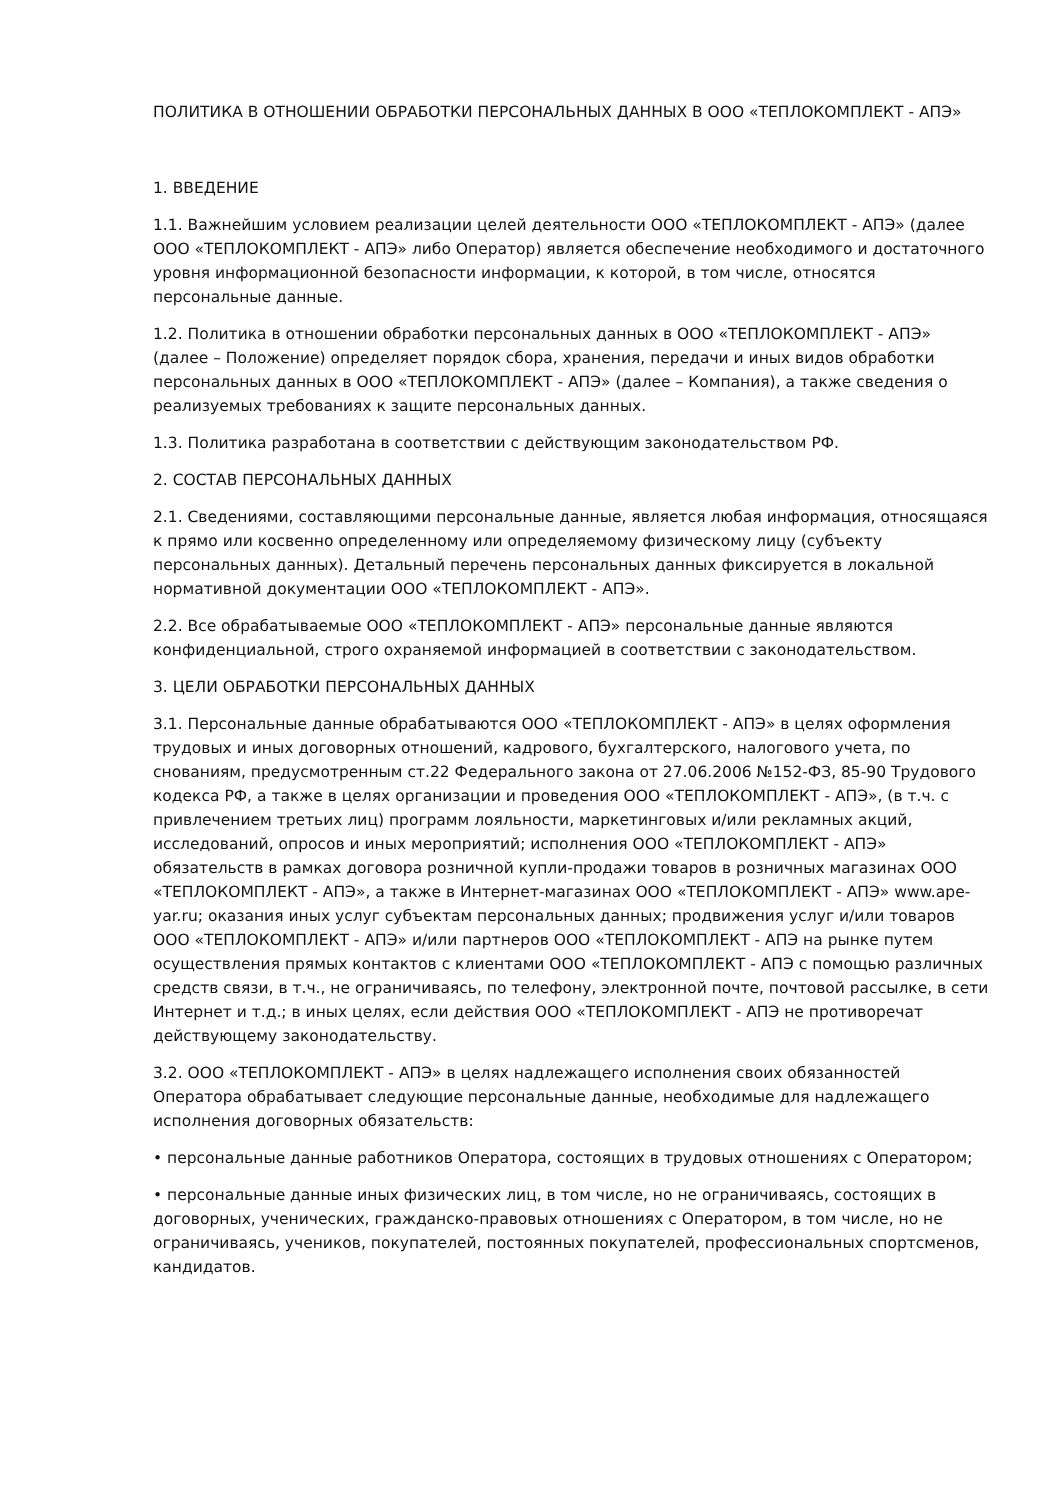ПОЛИТИКА В ОТНОШЕНИИ ОБРАБОТКИ ПЕРСОНАЛЬНЫХ ДАННЫХ В ООО «ТЕПЛОКОМПЛЕКТ - АПЭ»
1. ВВЕДЕНИЕ
1.1. Важнейшим условием реализации целей деятельности ООО «ТЕПЛОКОМПЛЕКТ - АПЭ» (далее ООО «ТЕПЛОКОМПЛЕКТ - АПЭ» либо Оператор) является обеспечение необходимого и достаточного уровня информационной безопасности информации, к которой, в том числе, относятся персональные данные.
1.2. Политика в отношении обработки персональных данных в ООО «ТЕПЛОКОМПЛЕКТ - АПЭ» (далее – Положение) определяет порядок сбора, хранения, передачи и иных видов обработки персональных данных в ООО «ТЕПЛОКОМПЛЕКТ - АПЭ» (далее – Компания), а также сведения о реализуемых требованиях к защите персональных данных.
1.3. Политика разработана в соответствии с действующим законодательством РФ.
2. СОСТАВ ПЕРСОНАЛЬНЫХ ДАННЫХ
2.1. Сведениями, составляющими персональные данные, является любая информация, относящаяся к прямо или косвенно определенному или определяемому физическому лицу (субъекту персональных данных). Детальный перечень персональных данных фиксируется в локальной нормативной документации ООО «ТЕПЛОКОМПЛЕКТ - АПЭ».
2.2. Все обрабатываемые ООО «ТЕПЛОКОМПЛЕКТ - АПЭ» персональные данные являются конфиденциальной, строго охраняемой информацией в соответствии с законодательством.
3. ЦЕЛИ ОБРАБОТКИ ПЕРСОНАЛЬНЫХ ДАННЫХ
3.1. Персональные данные обрабатываются ООО «ТЕПЛОКОМПЛЕКТ - АПЭ» в целях оформления трудовых и иных договорных отношений, кадрового, бухгалтерского, налогового учета, по снованиям, предусмотренным ст.22 Федерального закона от 27.06.2006 №152-ФЗ, 85-90 Трудового кодекса РФ, а также в целях организации и проведения ООО «ТЕПЛОКОМПЛЕКТ - АПЭ», (в т.ч. с привлечением третьих лиц) программ лояльности, маркетинговых и/или рекламных акций, исследований, опросов и иных мероприятий; исполнения ООО «ТЕПЛОКОМПЛЕКТ - АПЭ» обязательств в рамках договора розничной купли-продажи товаров в розничных магазинах ООО «ТЕПЛОКОМПЛЕКТ - АПЭ», а также в Интернет-магазинах ООО «ТЕПЛОКОМПЛЕКТ - АПЭ» www.ape-yar.ru; оказания иных услуг субъектам персональных данных; продвижения услуг и/или товаров ООО «ТЕПЛОКОМПЛЕКТ - АПЭ» и/или партнеров ООО «ТЕПЛОКОМПЛЕКТ - АПЭ на рынке путем осуществления прямых контактов с клиентами ООО «ТЕПЛОКОМПЛЕКТ - АПЭ с помощью различных средств связи, в т.ч., не ограничиваясь, по телефону, электронной почте, почтовой рассылке, в сети Интернет и т.д.; в иных целях, если действия ООО «ТЕПЛОКОМПЛЕКТ - АПЭ не противоречат действующему законодательству.
3.2. ООО «ТЕПЛОКОМПЛЕКТ - АПЭ» в целях надлежащего исполнения своих обязанностей Оператора обрабатывает следующие персональные данные, необходимые для надлежащего исполнения договорных обязательств:
• персональные данные работников Оператора, состоящих в трудовых отношениях с Оператором;
• персональные данные иных физических лиц, в том числе, но не ограничиваясь, состоящих в договорных, ученических, гражданско-правовых отношениях с Оператором, в том числе, но не ограничиваясь, учеников, покупателей, постоянных покупателей, профессиональных спортсменов, кандидатов.